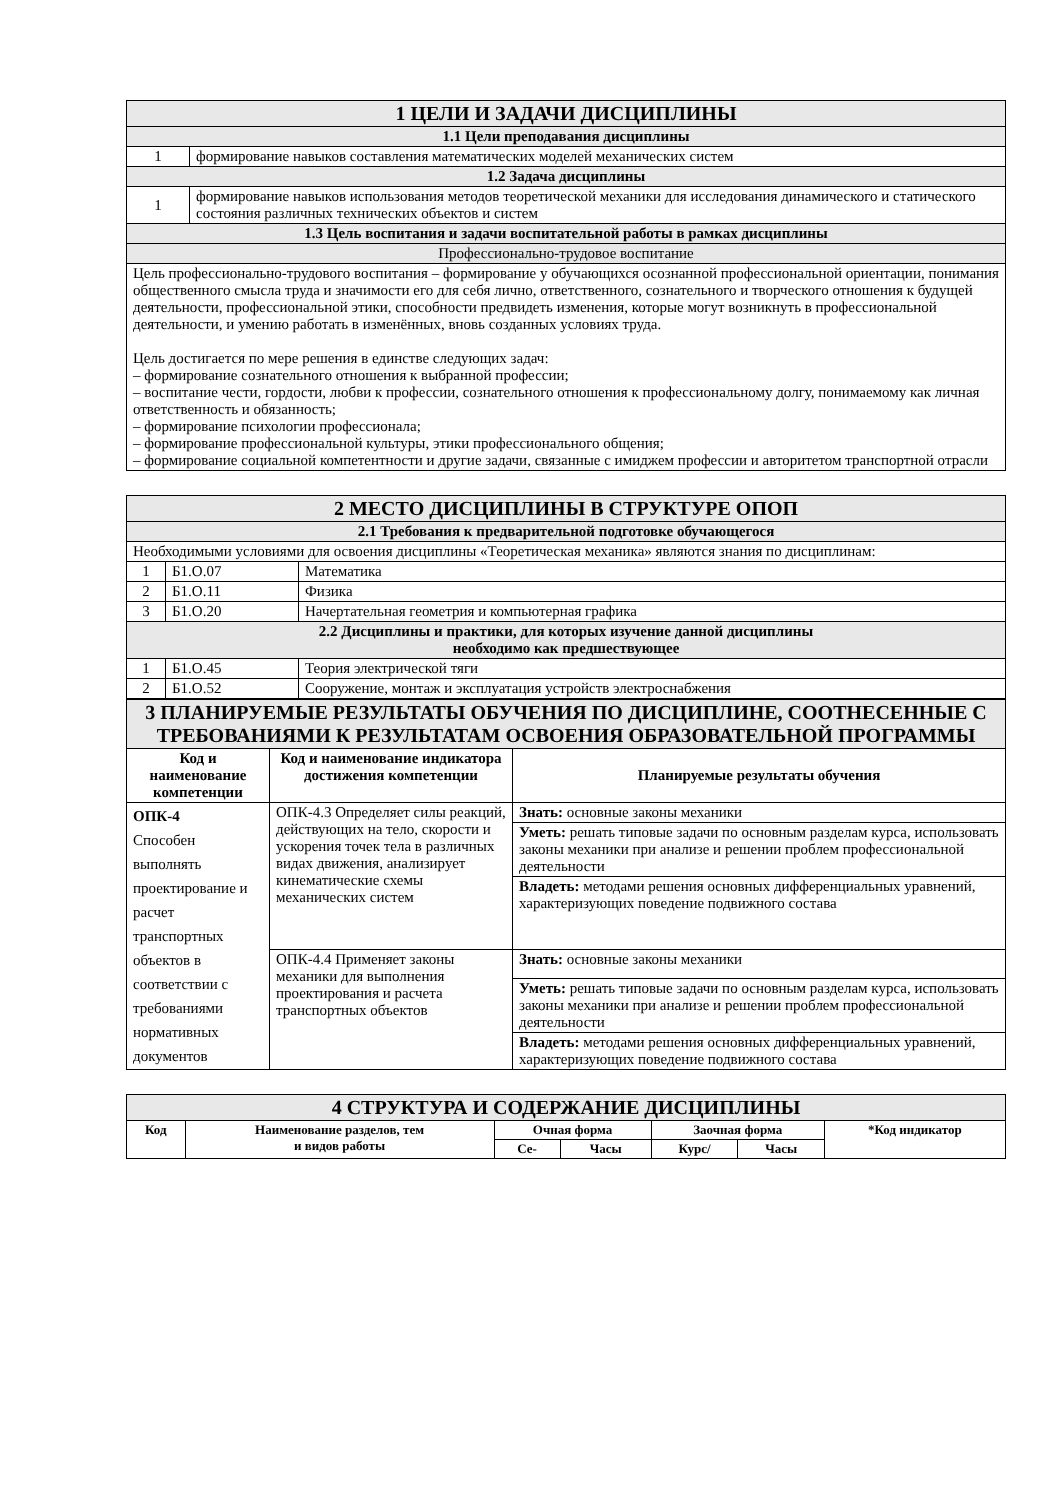| 1 ЦЕЛИ И ЗАДАЧИ ДИСЦИПЛИНЫ | |
| 1.1 Цели преподавания дисциплины | |
| 1 | формирование навыков составления математических моделей механических систем |
| 1.2 Задача дисциплины | |
| 1 | формирование навыков использования методов теоретической механики для исследования динамического и статического состояния различных технических объектов и систем |
| 1.3 Цель воспитания и задачи воспитательной работы в рамках дисциплины | |
| Профессионально-трудовое воспитание | |
| Цель профессионально-трудового воспитания – формирование у обучающихся осознанной профессиональной ориентации, понимания общественного смысла труда и значимости его для себя лично, ответственного, сознательного и творческого отношения к будущей деятельности, профессиональной этики, способности предвидеть изменения, которые могут возникнуть в профессиональной деятельности, и умению работать в изменённых, вновь созданных условиях труда. Цель достигается по мере решения в единстве следующих задач: – формирование сознательного отношения к выбранной профессии; – воспитание чести, гордости, любви к профессии, сознательного отношения к профессиональному долгу, понимаемому как личная ответственность и обязанность; – формирование психологии профессионала; – формирование профессиональной культуры, этики профессионального общения; – формирование социальной компетентности и другие задачи, связанные с имиджем профессии и авторитетом транспортной отрасли | |
| 2 МЕСТО ДИСЦИПЛИНЫ В СТРУКТУРЕ ОПОП | | |
| 2.1 Требования к предварительной подготовке обучающегося | | |
| Необходимыми условиями для освоения дисциплины «Теоретическая механика» являются знания по дисциплинам: | | |
| 1 | Б1.О.07 | Математика |
| 2 | Б1.О.11 | Физика |
| 3 | Б1.О.20 | Начертательная геометрия и компьютерная графика |
| 2.2 Дисциплины и практики, для которых изучение данной дисциплины необходимо как предшествующее | | |
| 1 | Б1.О.45 | Теория электрической тяги |
| 2 | Б1.О.52 | Сооружение, монтаж и эксплуатация устройств электроснабжения |
| 3 ПЛАНИРУЕМЫЕ РЕЗУЛЬТАТЫ ОБУЧЕНИЯ ПО ДИСЦИПЛИНЕ, СООТНЕСЕННЫЕ С ТРЕБОВАНИЯМИ К РЕЗУЛЬТАТАМ ОСВОЕНИЯ ОБРАЗОВАТЕЛЬНОЙ ПРОГРАММЫ | | |
| Код и наименование компетенции | Код и наименование индикатора достижения компетенции | Планируемые результаты обучения |
| ОПК-4 Способен выполнять проектирование и расчет транспортных объектов в соответствии с требованиями нормативных документов | ОПК-4.3 Определяет силы реакций, действующих на тело, скорости и ускорения точек тела в различных видах движения, анализирует кинематические схемы механических систем | Знать: основные законы механики |
| | | Уметь: решать типовые задачи по основным разделам курса, использовать законы механики при анализе и решении проблем профессиональной деятельности |
| | | Владеть: методами решения основных дифференциальных уравнений, характеризующих поведение подвижного состава |
| | ОПК-4.4 Применяет законы механики для выполнения проектирования и расчета транспортных объектов | Знать: основные законы механики |
| | | Уметь: решать типовые задачи по основным разделам курса, использовать законы механики при анализе и решении проблем профессиональной деятельности |
| | | Владеть: методами решения основных дифференциальных уравнений, характеризующих поведение подвижного состава |
| 4 СТРУКТУРА И СОДЕРЖАНИЕ ДИСЦИПЛИНЫ | | | | | | |
| Код | Наименование разделов, тем и видов работы | Очная форма | | Заочная форма | | *Код индикатор |
| | | Се- | Часы | Курс/ | Часы | |